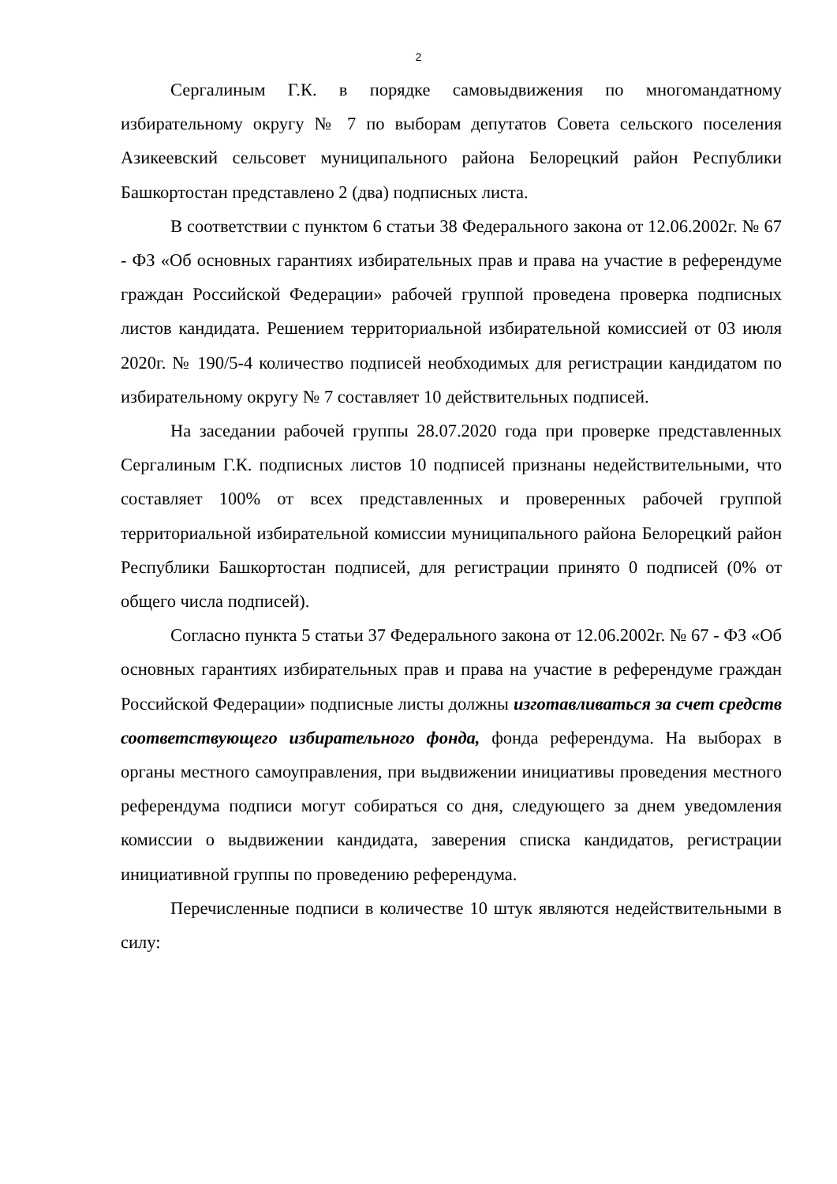2
Сергалиным Г.К. в порядке самовыдвижения по многомандатному избирательному округу № 7 по выборам депутатов Совета сельского поселения Азикеевский сельсовет муниципального района Белорецкий район Республики Башкортостан представлено 2 (два) подписных листа.
В соответствии с пунктом 6 статьи 38 Федерального закона от 12.06.2002г. № 67 - ФЗ «Об основных гарантиях избирательных прав и права на участие в референдуме граждан Российской Федерации» рабочей группой проведена проверка подписных листов кандидата. Решением территориальной избирательной комиссией от 03 июля 2020г. № 190/5-4 количество подписей необходимых для регистрации кандидатом по избирательному округу № 7 составляет 10 действительных подписей.
На заседании рабочей группы 28.07.2020 года при проверке представленных Сергалиным Г.К. подписных листов 10 подписей признаны недействительными, что составляет 100% от всех представленных и проверенных рабочей группой территориальной избирательной комиссии муниципального района Белорецкий район Республики Башкортостан подписей, для регистрации принято 0 подписей (0% от общего числа подписей).
Согласно пункта 5 статьи 37 Федерального закона от 12.06.2002г. № 67 - ФЗ «Об основных гарантиях избирательных прав и права на участие в референдуме граждан Российской Федерации» подписные листы должны изготавливаться за счет средств соответствующего избирательного фонда, фонда референдума. На выборах в органы местного самоуправления, при выдвижении инициативы проведения местного референдума подписи могут собираться со дня, следующего за днем уведомления комиссии о выдвижении кандидата, заверения списка кандидатов, регистрации инициативной группы по проведению референдума.
Перечисленные подписи в количестве 10 штук являются недействительными в силу: